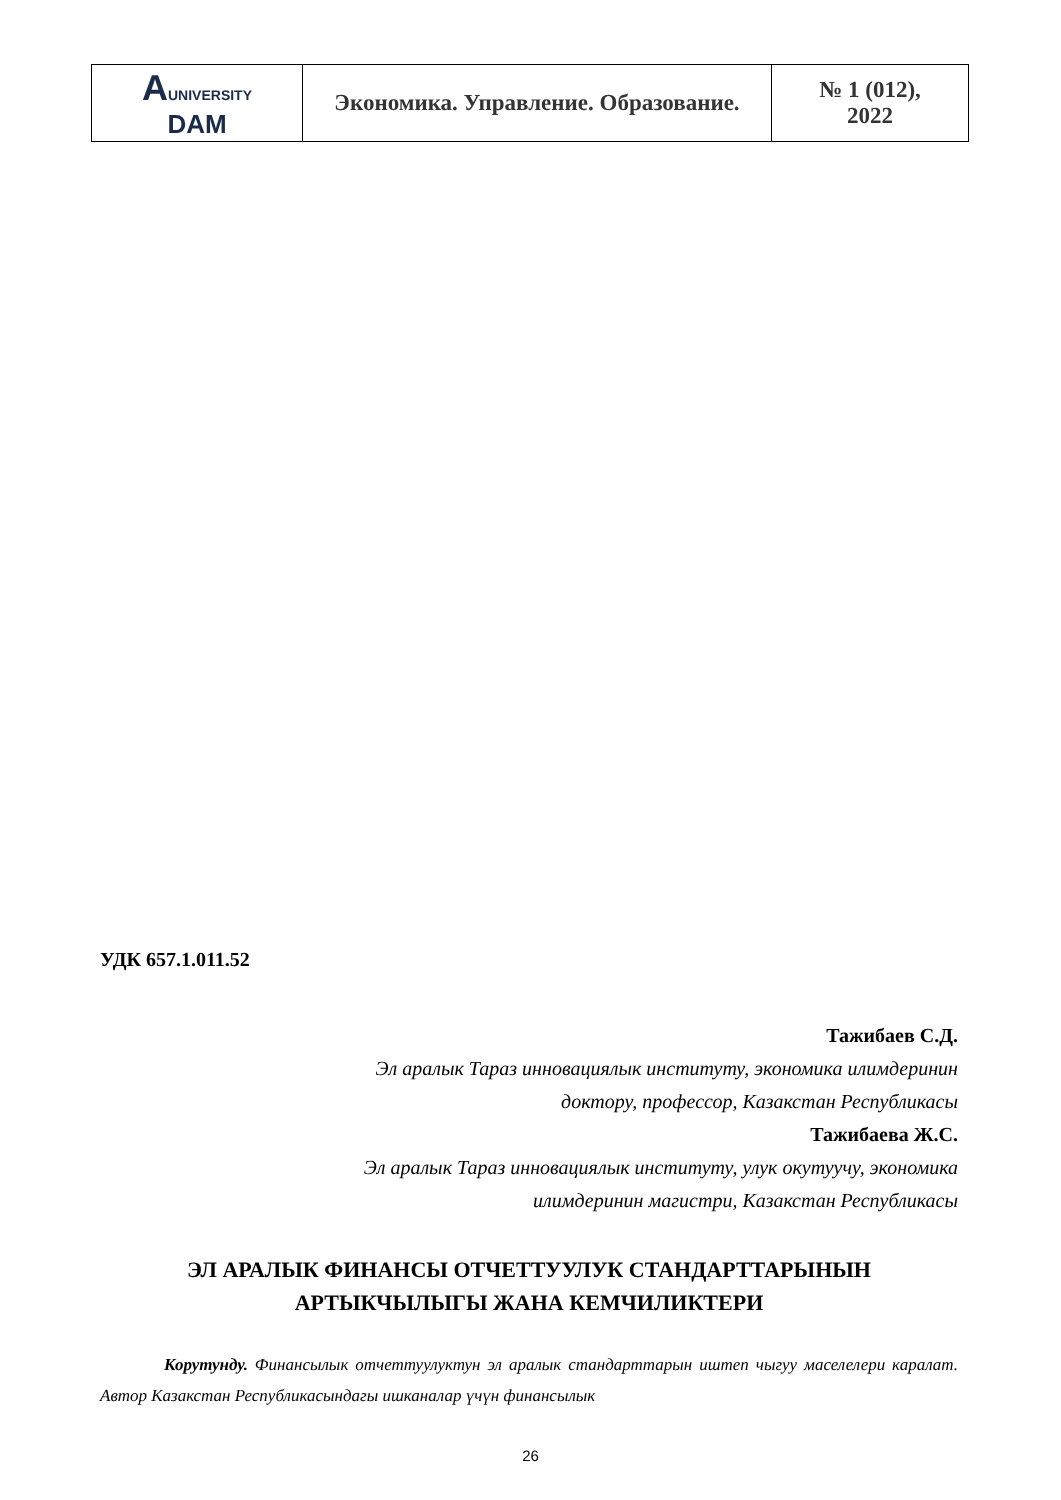| A UNIVERSITY DAM | Экономика. Управление. Образование. | № 1 (012), 2022 |
УДК 657.1.011.52
Тажибаев С.Д.
Эл аралык Тараз инновациялык институту, экономика илимдеринин
доктору, профессор, Казакстан Республикасы
Тажибаева Ж.С.
Эл аралык Тараз инновациялык институту, улук окутуучу, экономика
илимдеринин магистри, Казакстан Республикасы
ЭЛ АРАЛЫК ФИНАНСЫ ОТЧЕТТУУЛУК СТАНДАРТТАРЫНЫН
АРТЫКЧЫЛЫГЫ ЖАНА КЕМЧИЛИКТЕРИ
Корутунду. Финансылык отчеттуулуктун эл аралык стандарттарын иштеп чыгуу маселелери каралат. Автор Казакстан Республикасындагы ишканалар үчүн финансылык
26